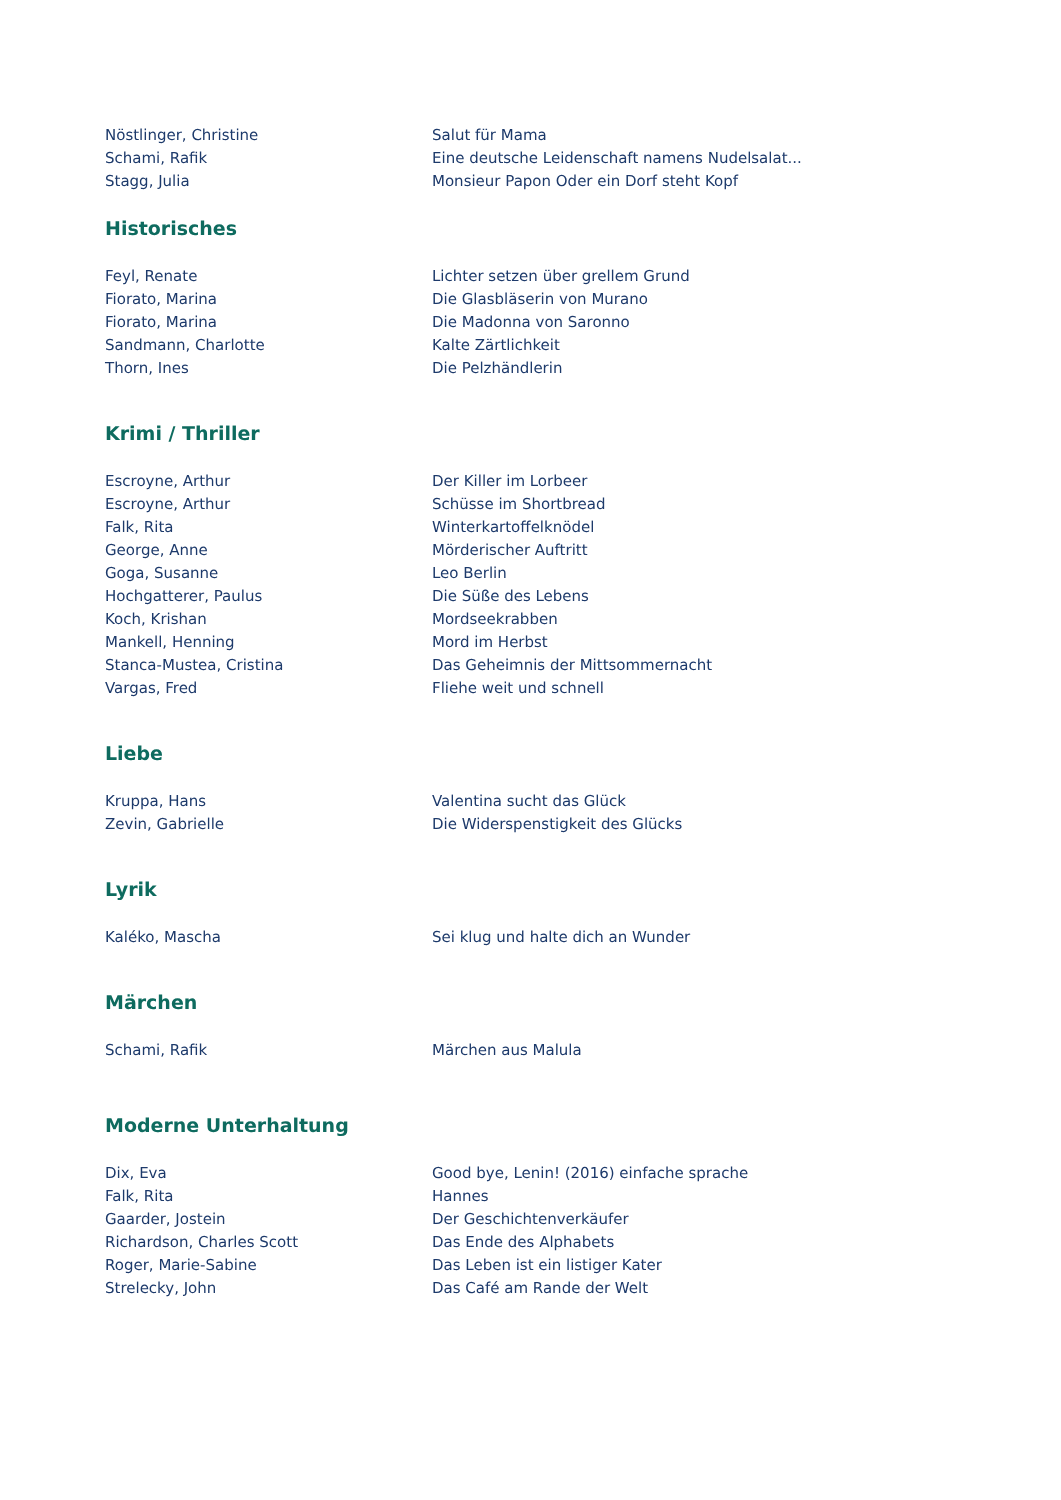| Nöstlinger, Christine | Salut für Mama |
| Schami, Rafik | Eine deutsche Leidenschaft namens Nudelsalat... |
| Stagg, Julia | Monsieur Papon Oder ein Dorf steht Kopf |
Historisches
| Feyl, Renate | Lichter setzen über grellem Grund |
| Fiorato, Marina | Die Glasbläserin von Murano |
| Fiorato, Marina | Die Madonna von Saronno |
| Sandmann, Charlotte | Kalte Zärtlichkeit |
| Thorn, Ines | Die Pelzhändlerin |
Krimi / Thriller
| Escroyne, Arthur | Der Killer im Lorbeer |
| Escroyne, Arthur | Schüsse im Shortbread |
| Falk, Rita | Winterkartoffelknödel |
| George, Anne | Mörderischer Auftritt |
| Goga, Susanne | Leo Berlin |
| Hochgatterer, Paulus | Die Süße des Lebens |
| Koch, Krishan | Mordseekrabben |
| Mankell, Henning | Mord im Herbst |
| Stanca-Mustea, Cristina | Das Geheimnis der Mittsommernacht |
| Vargas, Fred | Fliehe weit und schnell |
Liebe
| Kruppa, Hans | Valentina sucht das Glück |
| Zevin, Gabrielle | Die Widerspenstigkeit des Glücks |
Lyrik
| Kaléko, Mascha | Sei klug und halte dich an Wunder |
Märchen
| Schami, Rafik | Märchen aus Malula |
Moderne Unterhaltung
| Dix, Eva | Good bye, Lenin! (2016) einfache sprache |
| Falk, Rita | Hannes |
| Gaarder, Jostein | Der Geschichtenverkäufer |
| Richardson, Charles Scott | Das Ende des Alphabets |
| Roger, Marie-Sabine | Das Leben ist ein listiger Kater |
| Strelecky, John | Das Café am Rande der Welt |